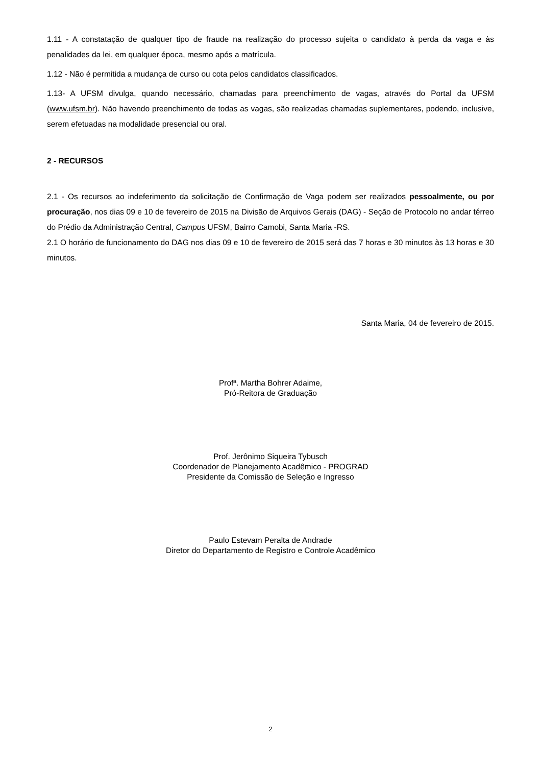1.11 - A constatação de qualquer tipo de fraude na realização do processo sujeita o candidato à perda da vaga e às penalidades da lei, em qualquer época, mesmo após a matrícula.
1.12 - Não é permitida a mudança de curso ou cota pelos candidatos classificados.
1.13- A UFSM divulga, quando necessário, chamadas para preenchimento de vagas, através do Portal da UFSM (www.ufsm.br). Não havendo preenchimento de todas as vagas, são realizadas chamadas suplementares, podendo, inclusive, serem efetuadas na modalidade presencial ou oral.
2 - RECURSOS
2.1 - Os recursos ao indeferimento da solicitação de Confirmação de Vaga podem ser realizados pessoalmente, ou por procuração, nos dias 09 e 10 de fevereiro de 2015 na Divisão de Arquivos Gerais (DAG) - Seção de Protocolo no andar térreo do Prédio da Administração Central, Campus UFSM, Bairro Camobi, Santa Maria -RS.
2.1 O horário de funcionamento do DAG nos dias 09 e 10 de fevereiro de 2015 será das 7 horas e 30 minutos às 13 horas e 30 minutos.
Santa Maria, 04 de fevereiro de 2015.
Profª. Martha Bohrer Adaime,
Pró-Reitora de Graduação
Prof. Jerônimo Siqueira Tybusch
Coordenador de Planejamento Acadêmico - PROGRAD
Presidente da Comissão de Seleção e Ingresso
Paulo Estevam Peralta de Andrade
Diretor do Departamento de Registro e Controle Acadêmico
2